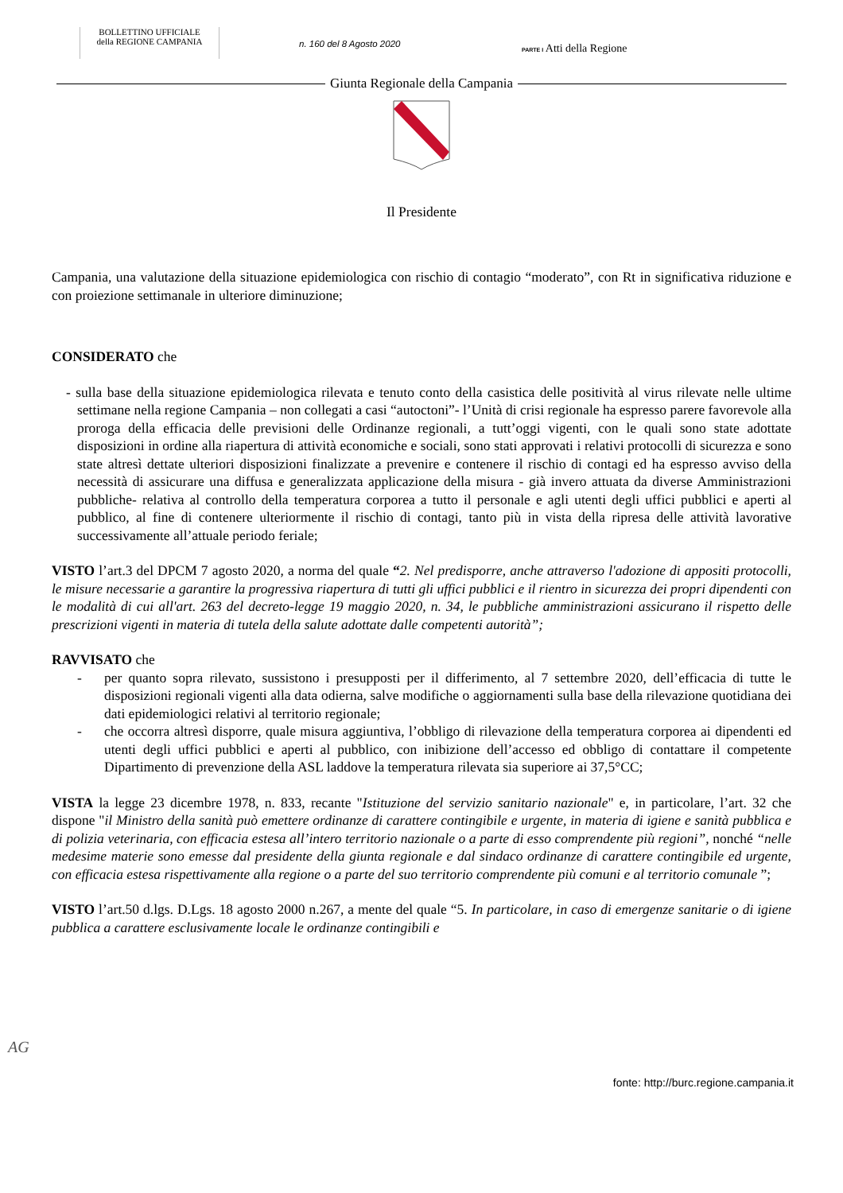BOLLETTINO UFFICIALE
della REGIONE CAMPANIA
n. 160 del 8 Agosto 2020
PARTE I Atti della Regione
Giunta Regionale della Campania
Il Presidente
Campania, una valutazione della situazione epidemiologica con rischio di contagio “moderato”, con Rt in significativa riduzione e con proiezione settimanale in ulteriore diminuzione;
CONSIDERATO che
- sulla base della situazione epidemiologica rilevata e tenuto conto della casistica delle positività al virus rilevate nelle ultime settimane nella regione Campania – non collegati a casi “autoctoni”- l’Unità di crisi regionale ha espresso parere favorevole alla proroga della efficacia delle previsioni delle Ordinanze regionali, a tutt’oggi vigenti, con le quali sono state adottate disposizioni in ordine alla riapertura di attività economiche e sociali, sono stati approvati i relativi protocolli di sicurezza e sono state altresì dettate ulteriori disposizioni finalizzate a prevenire e contenere il rischio di contagi ed ha espresso avviso della necessità di assicurare una diffusa e generalizzata applicazione della misura - già invero attuata da diverse Amministrazioni pubbliche- relativa al controllo della temperatura corporea a tutto il personale e agli utenti degli uffici pubblici e aperti al pubblico, al fine di contenere ulteriormente il rischio di contagi, tanto più in vista della ripresa delle attività lavorative successivamente all’attuale periodo feriale;
VISTO l’art.3 del DPCM 7 agosto 2020, a norma del quale “2. Nel predisporre, anche attraverso l'adozione di appositi protocolli, le misure necessarie a garantire la progressiva riapertura di tutti gli uffici pubblici e il rientro in sicurezza dei propri dipendenti con le modalità di cui all'art. 263 del decreto-legge 19 maggio 2020, n. 34, le pubbliche amministrazioni assicurano il rispetto delle prescrizioni vigenti in materia di tutela della salute adottate dalle competenti autorità”;
RAVVISATO che
- per quanto sopra rilevato, sussistono i presupposti per il differimento, al 7 settembre 2020, dell’efficacia di tutte le disposizioni regionali vigenti alla data odierna, salve modifiche o aggiornamenti sulla base della rilevazione quotidiana dei dati epidemiologici relativi al territorio regionale;
- che occorra altresì disporre, quale misura aggiuntiva, l’obbligo di rilevazione della temperatura corporea ai dipendenti ed utenti degli uffici pubblici e aperti al pubblico, con inibizione dell’accesso ed obbligo di contattare il competente Dipartimento di prevenzione della ASL laddove la temperatura rilevata sia superiore ai 37,5°CC;
VISTA la legge 23 dicembre 1978, n. 833, recante "Istituzione del servizio sanitario nazionale" e, in particolare, l’art. 32 che dispone "il Ministro della sanità può emettere ordinanze di carattere contingibile e urgente, in materia di igiene e sanità pubblica e di polizia veterinaria, con efficacia estesa all’intero territorio nazionale o a parte di esso comprendente più regioni”, nonché “nelle medesime materie sono emesse dal presidente della giunta regionale e dal sindaco ordinanze di carattere contingibile ed urgente, con efficacia estesa rispettivamente alla regione o a parte del suo territorio comprendente più comuni e al territorio comunale ”;
VISTO l’art.50 d.lgs. D.Lgs. 18 agosto 2000 n.267, a mente del quale “5. In particolare, in caso di emergenze sanitarie o di igiene pubblica a carattere esclusivamente locale le ordinanze contingibili e
AG
fonte: http://burc.regione.campania.it